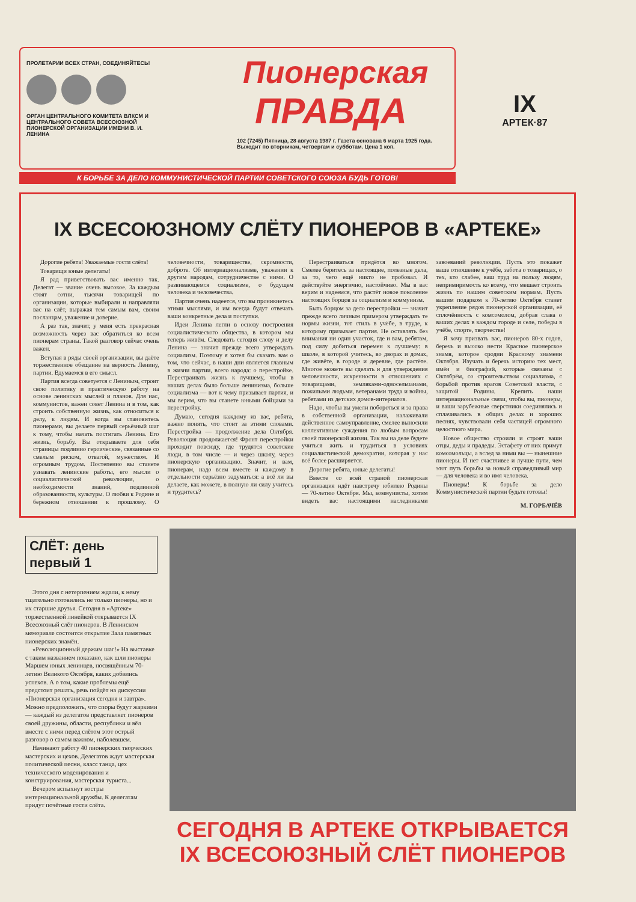ПРОЛЕТАРИИ ВСЕХ СТРАН, СОЕДИНЯЙТЕСЬ!
ОРГАН ЦЕНТРАЛЬНОГО КОМИТЕТА ВЛКСМ И ЦЕНТРАЛЬНОГО СОВЕТА ВСЕСОЮЗНОЙ ПИОНЕРСКОЙ ОРГАНИЗАЦИИ ИМЕНИ В. И. ЛЕНИНА
Пионерская
ПРАВДА
102 (7245) Пятница, 28 августа 1987 г. Газета основана 6 марта 1925 года. Выходит по вторникам, четвергам и субботам. Цена 1 коп.
К БОРЬБЕ ЗА ДЕЛО КОММУНИСТИЧЕСКОЙ ПАРТИИ СОВЕТСКОГО СОЮЗА БУДЬ ГОТОВ!
IX
АРТЕК·87
IX ВСЕСОЮЗНОМУ СЛЁТУ ПИОНЕРОВ В «АРТЕКЕ»
Дорогие ребята! Уважаемые гости слёта!
Товарищи юные делегаты!
Я рад приветствовать вас именно так. Делегат — звание очень высокое. За каждым стоят сотни, тысячи товарищей по организации, которые выбирали и направляли вас на слёт, выражая тем самым вам, своим посланцам, уважение и доверие.
А раз так, значит, у меня есть прекрасная возможность через вас обратиться ко всем пионерам страны. Такой разговор сейчас очень важен.
Вступая в ряды своей организации, вы даёте торжественное обещание на верность Ленину, партии. Вдумаемся в его смысл.
Партия всегда советуется с Лениным, строит свою политику и практическую работу на основе ленинских мыслей и планов. Для нас, коммунистов, важен совет Ленина и в том, как строить собственную жизнь, как относиться к делу, к людям. И когда вы становитесь пионерами, вы делаете первый серьёзный шаг к тому, чтобы начать постигать Ленина. Его жизнь, борьбу. Вы открываете для себя страницы подлинно героические, связанные со смелым риском, отвагой, мужеством. И огромным трудом. Постепенно вы станете узнавать ленинские работы, его мысли о социалистической революции, о необходимости знаний, подлинной образованности, культуры. О любви к Родине и бережном отношении к прошлому. О человечности, товариществе, скромности, доброте. Об интернационализме, уважении к другим народам, сотрудничестве с ними. О развивающемся социализме, о будущем человека и человечества.
Партия очень надеется, что вы проникнетесь этими мыслями, и им всегда будут отвечать ваши конкретные дела и поступки.
Идеи Ленина легли в основу построения социалистического общества, в котором мы теперь живём. Следовать сегодня слову и делу Ленина — значит прежде всего утверждать социализм. Поэтому я хотел бы сказать вам о том, что сейчас, в наши дни является главным в жизни партии, всего народа: о перестройке. Перестраивать жизнь к лучшему, чтобы в наших делах было больше ленинизма, больше социализма — вот к чему призывает партия, и мы верим, что вы станете юными бойцами за перестройку.
Думаю, сегодня каждому из вас, ребята, важно понять, что стоит за этими словами. Перестройка — продолжение дела Октября. Революция продолжается! Фронт перестройки проходит повсюду, где трудятся советские люди, в том числе — и через школу, через пионерскую организацию. Значит, и вам, пионерам, надо всем вместе и каждому в отдельности серьёзно задуматься: а всё ли вы делаете, как можете, в полную ли силу учитесь и трудитесь?
Перестраиваться придётся во многом. Смелее беритесь за настоящие, полезные дела, за то, чего ещё никто не пробовал. И действуйте энергично, настойчиво. Мы в вас верим и надеемся, что растёт новое поколение настоящих борцов за социализм и коммунизм.
Быть борцом за дело перестройки — значит прежде всего личным примером утверждать те нормы жизни, тот стиль в учёбе, в труде, к которому призывает партия. Не оставлять без внимания ни один участок, где и вам, ребятам, под силу добиться перемен к лучшему: в школе, в которой учитесь, во дворах и домах, где живёте, в городе и деревне, где растёте. Многое можете вы сделать и для утверждения человечности, искренности в отношениях с товарищами, земляками-односельчанами, пожилыми людьми, ветеранами труда и войны, ребятами из детских домов-интернатов.
Надо, чтобы вы умели побороться и за права в собственной организации, налаживали действенное самоуправление, смелее выносили коллективные суждения по любым вопросам своей пионерской жизни. Так вы на деле будете учиться жить и трудиться в условиях социалистической демократии, которая у нас всё более расширяется.
Дорогие ребята, юные делегаты!
Вместе со всей страной пионерская организация идёт навстречу юбилею Родины — 70-летию Октября. Мы, коммунисты, хотим видеть вас настоящими наследниками завоеваний революции. Пусть это покажет ваше отношение к учёбе, забота о товарищах, о тех, кто слабее, ваш труд на пользу людям, непримиримость ко всему, что мешает строить жизнь по нашим советским нормам. Пусть вашим подарком к 70-летию Октября станет укрепление рядов пионерской организации, её сплочённость с комсомолом, добрая слава о ваших делах в каждом городе и селе, победы в учёбе, спорте, творчестве!
Я хочу призвать вас, пионеров 80-х годов, беречь и высоко нести Красное пионерское знамя, которое сродни Красному знамени Октября. Изучать и беречь историю тех мест, имён и биографий, которые связаны с Октябрём, со строительством социализма, с борьбой против врагов Советской власти, с защитой Родины. Крепить наши интернациональные связи, чтобы вы, пионеры, и ваши зарубежные сверстники соединялись и сплачивались в общих делах и хороших песнях, чувствовали себя частицей огромного целостного мира.
Новое общество строили и строят ваши отцы, деды и прадеды. Эстафету от них примут комсомольцы, а вслед за ними вы — нынешние пионеры. И нет счастливее и лучше пути, чем этот путь борьбы за новый справедливый мир — для человека и во имя человека.
Пионеры! К борьбе за дело Коммунистической партии будьте готовы!
М. ГОРБАЧЁВ
СЛЁТ: день первый 1
Этого дня с нетерпением ждали, к нему тщательно готовились не только пионеры, но и их старшие друзья. Сегодня в «Артеке» торжественной линейкой открывается IX Всесоюзный слёт пионеров. В Ленинском мемориале состоится открытие Зала памятных пионерских знамён.
«Революционный держим шаг!» На выставке с таким названием показано, как шли пионеры Маршем юных ленинцев, посвящённым 70-летию Великого Октября, каких добились успехов. А о том, какие проблемы ещё предстоит решать, речь пойдёт на дискуссии «Пионерская организация сегодня и завтра». Можно предположить, что споры будут жаркими — каждый из делегатов представляет пионеров своей дружины, области, республики и вёл вместе с ними перед слётом этот острый разговор о самом важном, наболевшем.
Начинают работу 40 пионерских творческих мастерских и цехов. Делегатов ждут мастерская политической песни, класс танца, цех технического моделирования и конструирования, мастерская туриста...
Вечером вспыхнут костры интернациональной дружбы. К делегатам придут почётные гости слёта.
СЕГОДНЯ В АРТЕКЕ ОТКРЫВАЕТСЯ
IX ВСЕСОЮЗНЫЙ СЛЁТ ПИОНЕРОВ